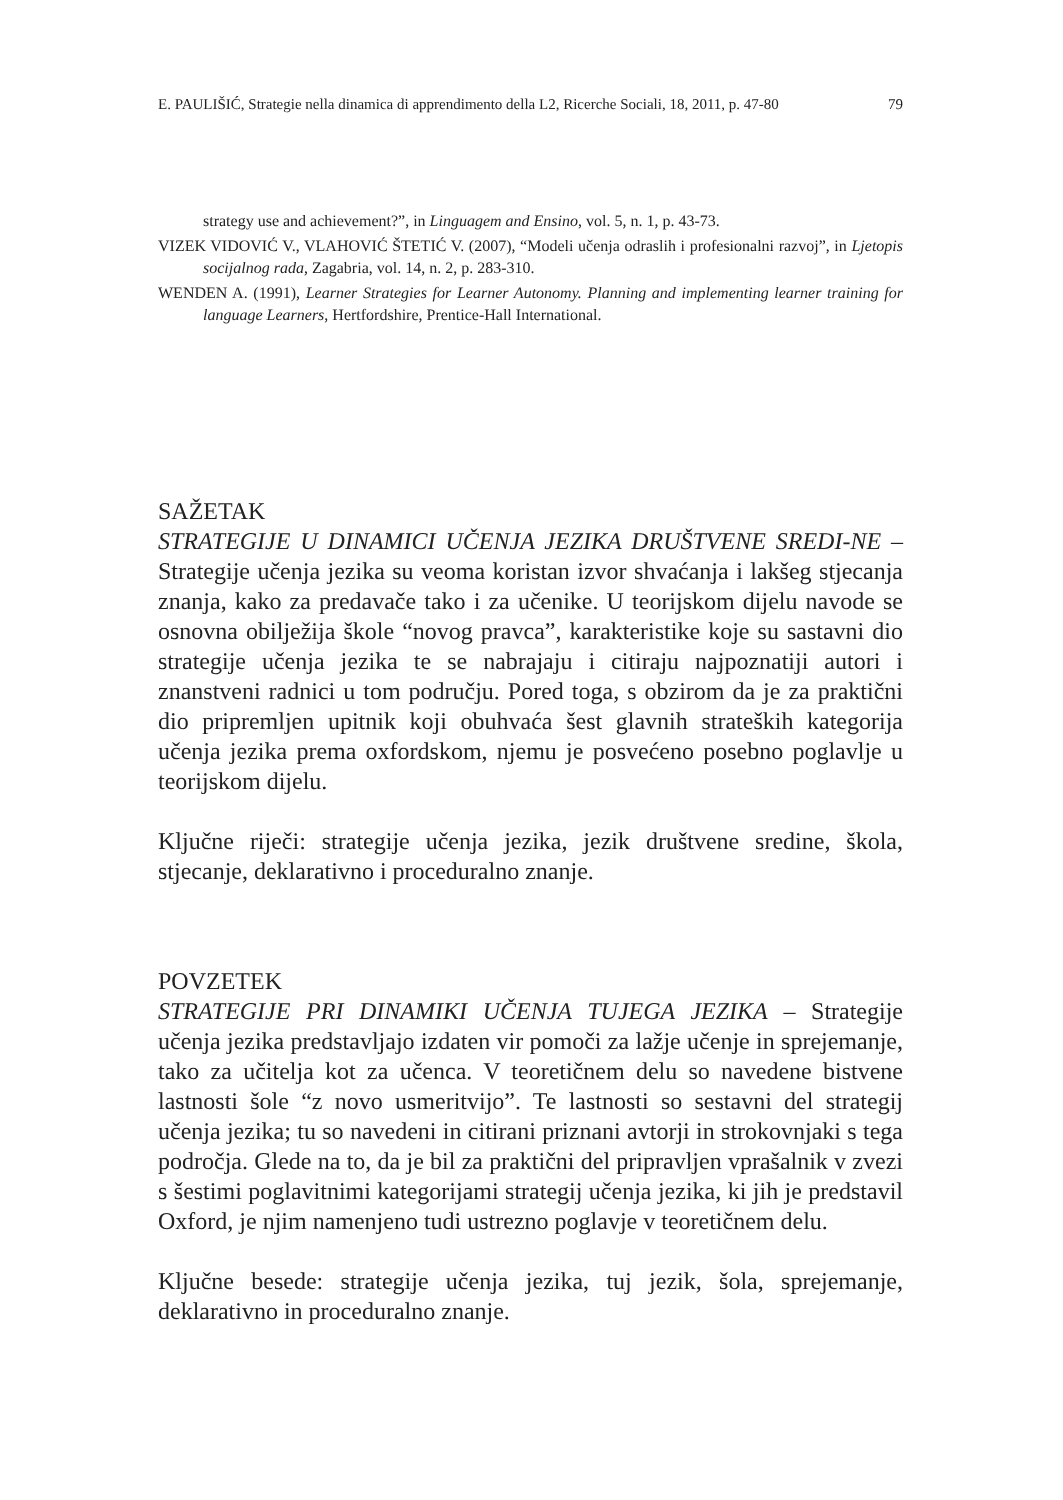E. PAULIŠIĆ, Strategie nella dinamica di apprendimento della L2, Ricerche Sociali, 18, 2011, p. 47-80 79
strategy use and achievement?”, in Linguagem and Ensino, vol. 5, n. 1, p. 43-73.
VIZEK VIDOVIĆ V., VLAHOVIĆ ŠTETIĆ V. (2007), “Modeli učenja odraslih i profesionalni razvoj”, in Ljetopis socijalnog rada, Zagabria, vol. 14, n. 2, p. 283-310.
WENDEN A. (1991), Learner Strategies for Learner Autonomy. Planning and implementing learner training for language Learners, Hertfordshire, Prentice-Hall International.
SAŽETAK
STRATEGIJE U DINAMICI UČENJA JEZIKA DRUŠTVENE SREDI-NE – Strategije učenja jezika su veoma koristan izvor shvaćanja i lakšeg stjecanja znanja, kako za predavače tako i za učenike. U teorijskom dijelu navode se osnovna obilježija škole “novog pravca”, karakteristike koje su sastavni dio strategije učenja jezika te se nabrajaju i citiraju najpoznatiji autori i znanstveni radnici u tom području. Pored toga, s obzirom da je za praktični dio pripremljen upitnik koji obuhvaća šest glavnih strateških kategorija učenja jezika prema oxfordskom, njemu je posvećeno posebno poglavlje u teorijskom dijelu.
Ključne riječi: strategije učenja jezika, jezik društvene sredine, škola, stjecanje, deklarativno i proceduralno znanje.
POVZETEK
STRATEGIJE PRI DINAMIKI UČENJA TUJEGA JEZIKA – Strategije učenja jezika predstavljajo izdaten vir pomoči za lažje učenje in sprejemanje, tako za učitelja kot za učenca. V teoretičnem delu so navedene bistvene lastnosti šole “z novo usmeritvijo”. Te lastnosti so sestavni del strategij učenja jezika; tu so navedeni in citirani priznani avtorji in strokovnjaki s tega področja. Glede na to, da je bil za praktični del pripravljen vprašalnik v zvezi s šestimi poglavitnimi kategorijami strategij učenja jezika, ki jih je predstavil Oxford, je njim namenjeno tudi ustrezno poglavje v teoretičnem delu.
Ključne besede: strategije učenja jezika, tuj jezik, šola, sprejemanje, deklarativno in proceduralno znanje.